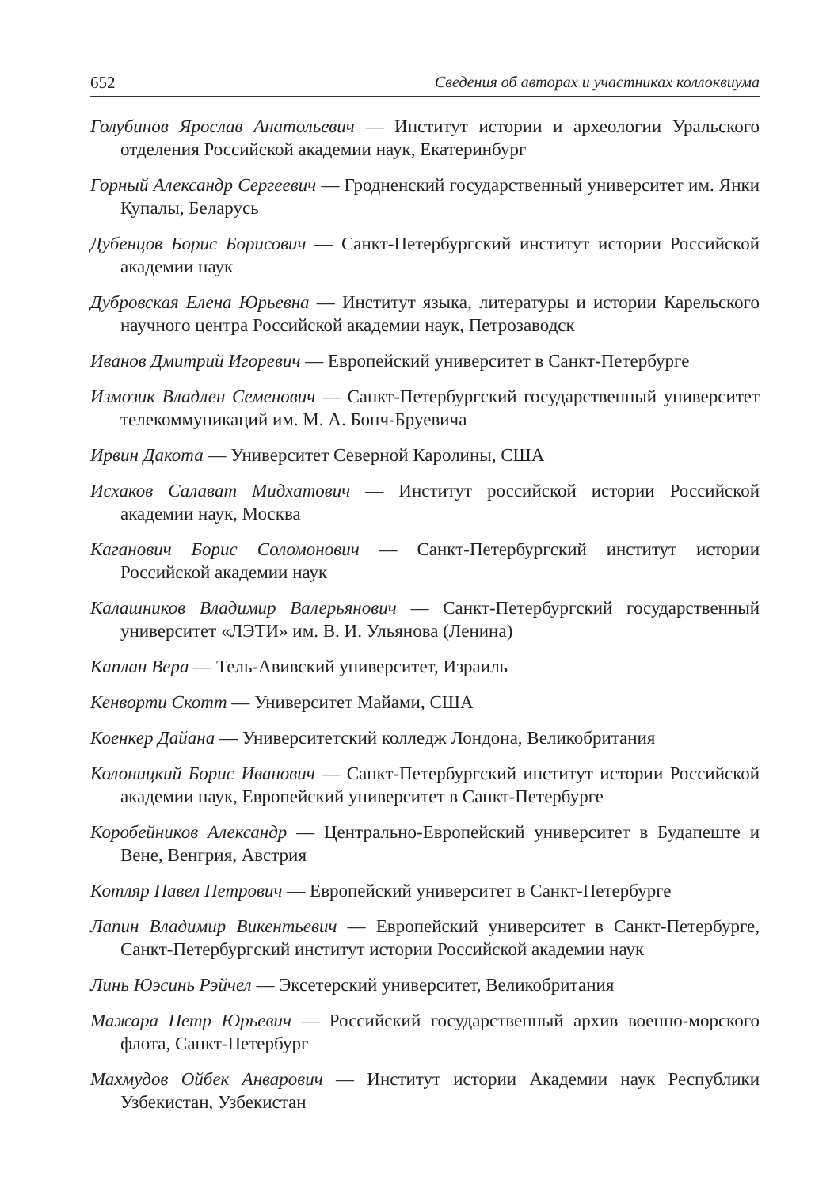652 Сведения об авторах и участниках коллоквиума
Голубинов Ярослав Анатольевич — Институт истории и археологии Уральского отделения Российской академии наук, Екатеринбург
Горный Александр Сергеевич — Гродненский государственный университет им. Янки Купалы, Беларусь
Дубенцов Борис Борисович — Санкт-Петербургский институт истории Российской академии наук
Дубровская Елена Юрьевна — Институт языка, литературы и истории Карельского научного центра Российской академии наук, Петрозаводск
Иванов Дмитрий Игоревич — Европейский университет в Санкт-Петербурге
Измозик Владлен Семенович — Санкт-Петербургский государственный университет телекоммуникаций им. М. А. Бонч-Бруевича
Ирвин Дакота — Университет Северной Каролины, США
Исхаков Салават Мидхатович — Институт российской истории Российской академии наук, Москва
Каганович Борис Соломонович — Санкт-Петербургский институт истории Российской академии наук
Калашников Владимир Валерьянович — Санкт-Петербургский государственный университет «ЛЭТИ» им. В. И. Ульянова (Ленина)
Каплан Вера — Тель-Авивский университет, Израиль
Кенворти Скотт — Университет Майами, США
Коенкер Дайана — Университетский колледж Лондона, Великобритания
Колоницкий Борис Иванович — Санкт-Петербургский институт истории Российской академии наук, Европейский университет в Санкт-Петербурге
Коробейников Александр — Центрально-Европейский университет в Будапеште и Вене, Венгрия, Австрия
Котляр Павел Петрович — Европейский университет в Санкт-Петербурге
Лапин Владимир Викентьевич — Европейский университет в Санкт-Петербурге, Санкт-Петербургский институт истории Российской академии наук
Линь Юэсинь Рэйчел — Эксетерский университет, Великобритания
Мажара Петр Юрьевич — Российский государственный архив военно-морского флота, Санкт-Петербург
Махмудов Ойбек Анварович — Институт истории Академии наук Республики Узбекистан, Узбекистан